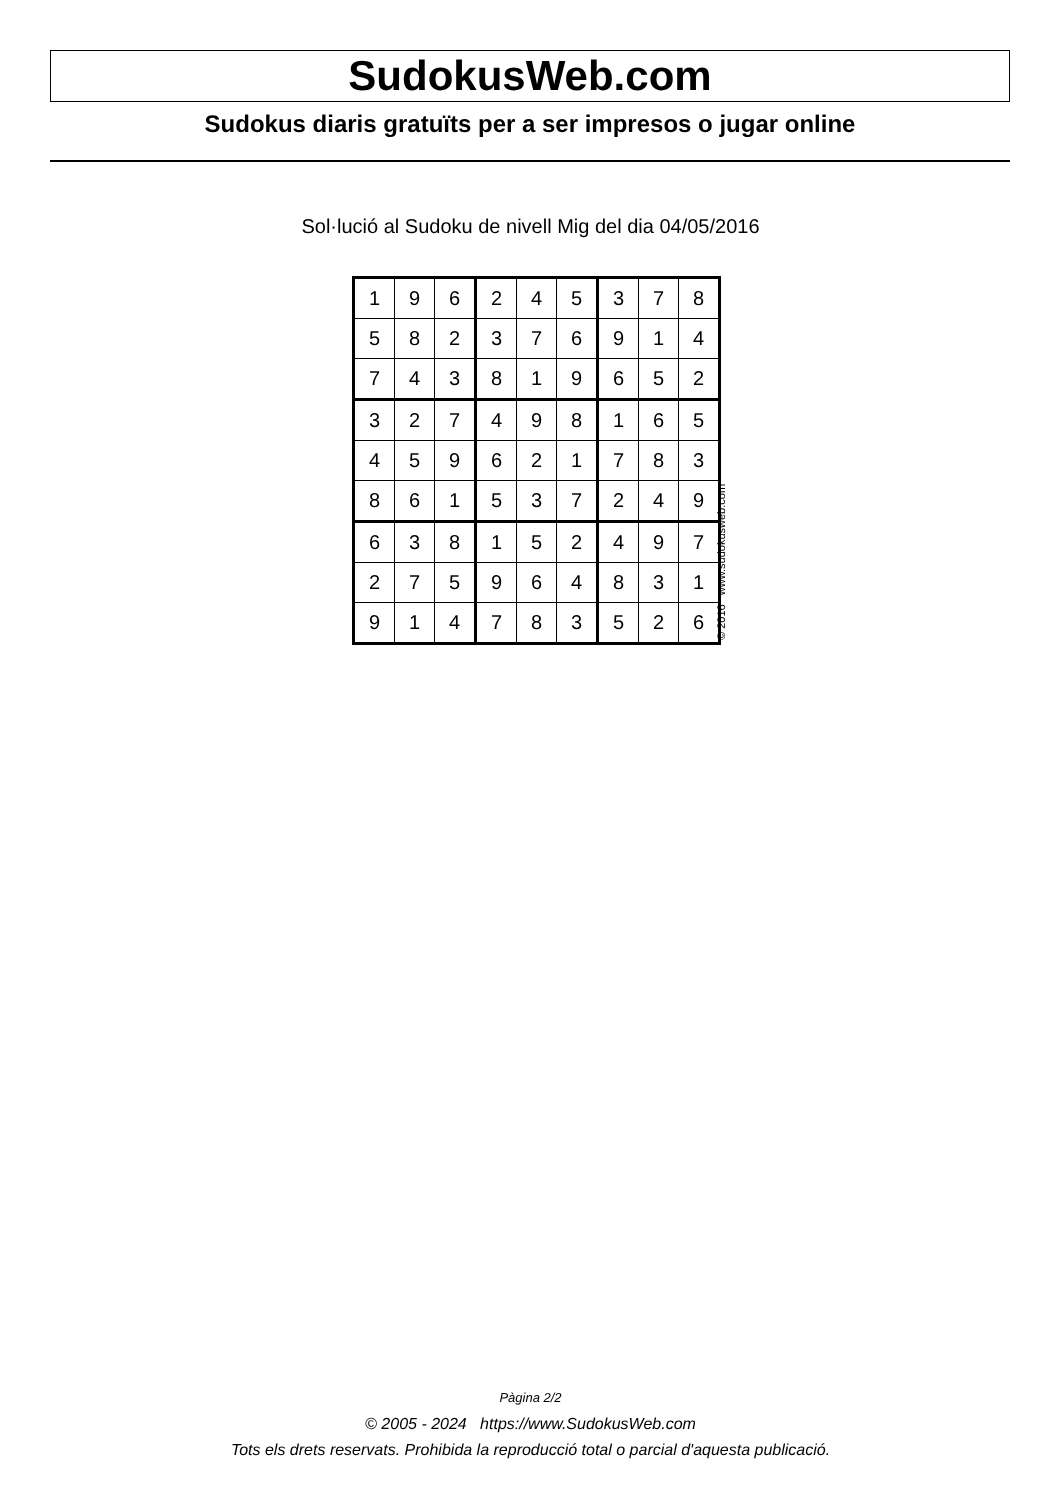SudokusWeb.com
Sudokus diaris gratuïts per a ser impresos o jugar online
Sol·lució al Sudoku de nivell Mig del dia 04/05/2016
| 1 | 9 | 6 | 2 | 4 | 5 | 3 | 7 | 8 |
| 5 | 8 | 2 | 3 | 7 | 6 | 9 | 1 | 4 |
| 7 | 4 | 3 | 8 | 1 | 9 | 6 | 5 | 2 |
| 3 | 2 | 7 | 4 | 9 | 8 | 1 | 6 | 5 |
| 4 | 5 | 9 | 6 | 2 | 1 | 7 | 8 | 3 |
| 8 | 6 | 1 | 5 | 3 | 7 | 2 | 4 | 9 |
| 6 | 3 | 8 | 1 | 5 | 2 | 4 | 9 | 7 |
| 2 | 7 | 5 | 9 | 6 | 4 | 8 | 3 | 1 |
| 9 | 1 | 4 | 7 | 8 | 3 | 5 | 2 | 6 |
© 2016 www.sudokusweb.com
Pàgina 2/2
© 2005 - 2024 https://www.SudokusWeb.com
Tots els drets reservats. Prohibida la reproducció total o parcial d'aquesta publicació.